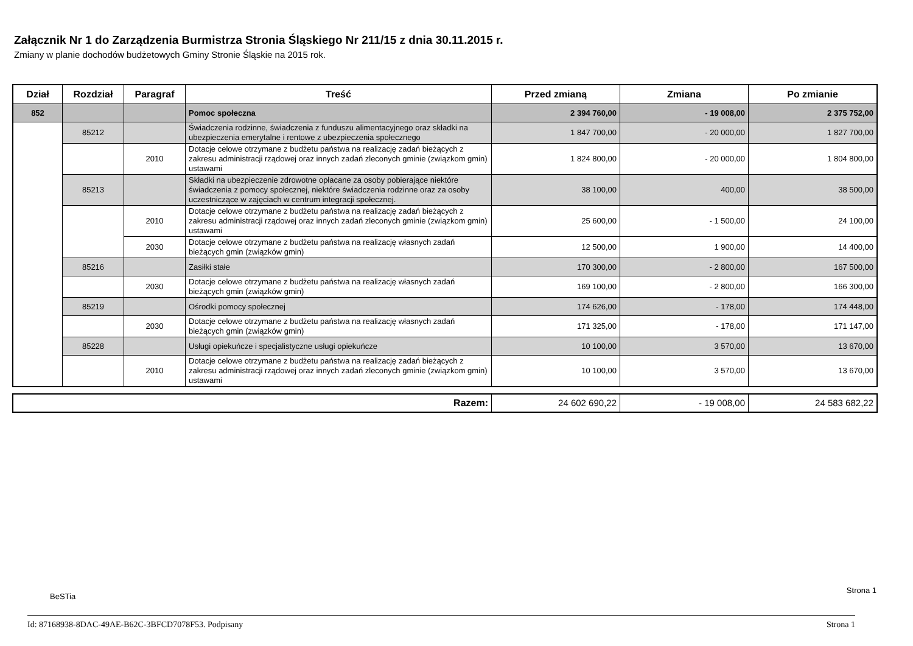Załącznik Nr 1 do Zarządzenia Burmistrza Stronia Śląskiego Nr 211/15 z dnia 30.11.2015 r.
Zmiany w planie dochodów budżetowych Gminy Stronie Śląskie na 2015 rok.
| Dział | Rozdział | Paragraf | Treść | Przed zmianą | Zmiana | Po zmianie |
| --- | --- | --- | --- | --- | --- | --- |
| 852 | | | Pomoc społeczna | 2 394 760,00 | - 19 008,00 | 2 375 752,00 |
| | 85212 | | Świadczenia rodzinne, świadczenia z funduszu alimentacyjnego oraz składki na ubezpieczenia emerytalne i rentowe z ubezpieczenia społecznego | 1 847 700,00 | - 20 000,00 | 1 827 700,00 |
| | | 2010 | Dotacje celowe otrzymane z budżetu państwa na realizację zadań bieżących z zakresu administracji rządowej oraz innych zadań zleconych gminie (związkom gmin) ustawami | 1 824 800,00 | - 20 000,00 | 1 804 800,00 |
| | 85213 | | Składki na ubezpieczenie zdrowotne opłacane za osoby pobierające niektóre świadczenia z pomocy społecznej, niektóre świadczenia rodzinne oraz za osoby uczestniczące w zajęciach w centrum integracji społecznej. | 38 100,00 | 400,00 | 38 500,00 |
| | | 2010 | Dotacje celowe otrzymane z budżetu państwa na realizację zadań bieżących z zakresu administracji rządowej oraz innych zadań zleconych gminie (związkom gmin) ustawami | 25 600,00 | - 1 500,00 | 24 100,00 |
| | | 2030 | Dotacje celowe otrzymane z budżetu państwa na realizację własnych zadań bieżących gmin (związków gmin) | 12 500,00 | 1 900,00 | 14 400,00 |
| | 85216 | | Zasiłki stałe | 170 300,00 | - 2 800,00 | 167 500,00 |
| | | 2030 | Dotacje celowe otrzymane z budżetu państwa na realizację własnych zadań bieżących gmin (związków gmin) | 169 100,00 | - 2 800,00 | 166 300,00 |
| | 85219 | | Ośrodki pomocy społecznej | 174 626,00 | - 178,00 | 174 448,00 |
| | | 2030 | Dotacje celowe otrzymane z budżetu państwa na realizację własnych zadań bieżących gmin (związków gmin) | 171 325,00 | - 178,00 | 171 147,00 |
| | 85228 | | Usługi opiekuńcze i specjalistyczne usługi opiekuńcze | 10 100,00 | 3 570,00 | 13 670,00 |
| | | 2010 | Dotacje celowe otrzymane z budżetu państwa na realizację zadań bieżących z zakresu administracji rządowej oraz innych zadań zleconych gminie (związkom gmin) ustawami | 10 100,00 | 3 570,00 | 13 670,00 |
| Razem: | 24 602 690,22 | - 19 008,00 | 24 583 682,22 |
BeSTia
Strona 1
Id: 87168938-8DAC-49AE-B62C-3BFCD7078F53. Podpisany Strona 1